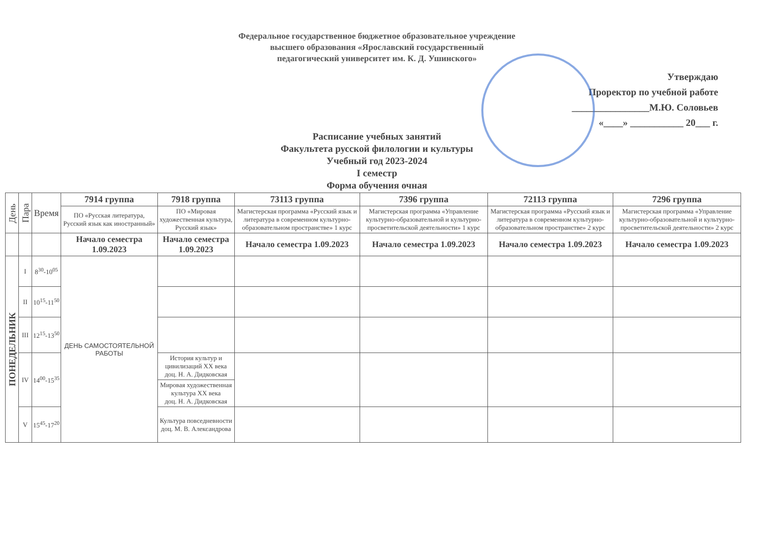Федеральное государственное бюджетное образовательное учреждение
высшего образования «Ярославский государственный
педагогический университет им. К. Д. Ушинского»
Утверждаю
Проректор по учебной работе
________________М.Ю. Соловьев
«____» ___________ 20___ г.
Расписание учебных занятий
Факультета русской филологии и культуры
Учебный год 2023-2024
I семестр
Форма обучения очная
| День | Пара | Время | 7914 группа | 7918 группа | 73113 группа | 7396 группа | 72113 группа | 7296 группа |
| | | | ПО «Русская литература, Русский язык как иностранный» | ПО «Мировая художественная культура, Русский язык» | Магистерская программа «Русский язык и литература в современном культурно-образовательном пространстве» 1 курс | Магистерская программа «Управление культурно-образовательной и культурно-просветительской деятельности» 1 курс | Магистерская программа «Русский язык и литература в современном культурно-образовательном пространстве» 2 курс | Магистерская программа «Управление культурно-образовательной и культурно-просветительской деятельности» 2 курс |
| | | | Начало семестра 1.09.2023 | Начало семестра 1.09.2023 | Начало семестра 1.09.2023 | Начало семестра 1.09.2023 | Начало семестра 1.09.2023 | Начало семестра 1.09.2023 |
| ПОНЕДЕЛЬНИК | I | 8<sup>30</sup>-10<sup>05</sup> | ДЕНЬ САМОСТОЯТЕЛЬНОЙ РАБОТЫ | | | | | |
| | II | 10<sup>15</sup>-11<sup>50</sup> | | | | | | |
| | III | 12<sup>15</sup>-13<sup>50</sup> | | | | | | |
| | IV | 14<sup>00</sup>-15<sup>35</sup> | | История культур и цивилизаций XX века доц. Н. А. Дидковская | | | | |
| | | | | Мировая художественная культура XX века доц. Н. А. Дидковская | | | | |
| | V | 15<sup>45</sup>-17<sup>20</sup> | | Культура повседневности доц. М. В. Александрова | | | | |